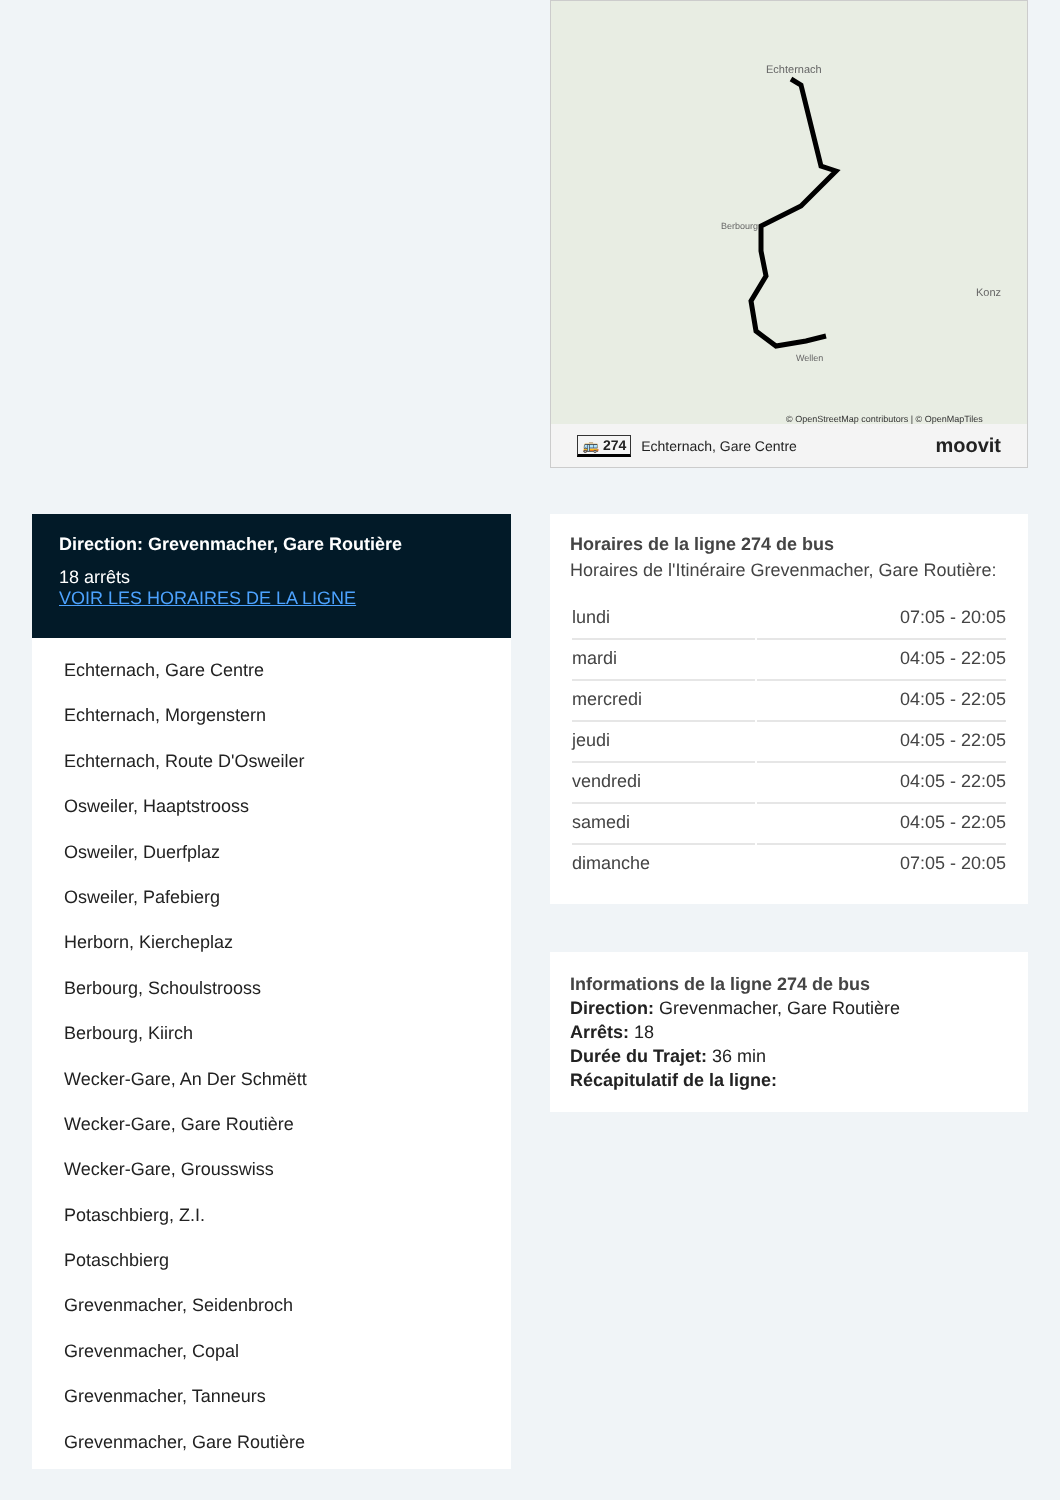Direction: Grevenmacher, Gare Routière
18 arrêts
VOIR LES HORAIRES DE LA LIGNE
Echternach, Gare Centre
Echternach, Morgenstern
Echternach, Route D'Osweiler
Osweiler, Haaptstrooss
Osweiler, Duerfplaz
Osweiler, Pafebierg
Herborn, Kiercheplaz
Berbourg, Schoulstrooss
Berbourg, Kiirch
Wecker-Gare, An Der Schmëtt
Wecker-Gare, Gare Routière
Wecker-Gare, Grousswiss
Potaschbierg, Z.I.
Potaschbierg
Grevenmacher, Seidenbroch
Grevenmacher, Copal
Grevenmacher, Tanneurs
Grevenmacher, Gare Routière
Echternach
Berbourg
Wellen
Konz
© OpenStreetMap contributors | © OpenMapTiles
🚌 274 Echternach, Gare Centre moovit
Horaires de la ligne 274 de bus
Horaires de l'Itinéraire Grevenmacher, Gare Routière:
| lundi | 07:05 - 20:05 |
| mardi | 04:05 - 22:05 |
| mercredi | 04:05 - 22:05 |
| jeudi | 04:05 - 22:05 |
| vendredi | 04:05 - 22:05 |
| samedi | 04:05 - 22:05 |
| dimanche | 07:05 - 20:05 |
Informations de la ligne 274 de bus
Direction: Grevenmacher, Gare Routière
Arrêts: 18
Durée du Trajet: 36 min
Récapitulatif de la ligne: